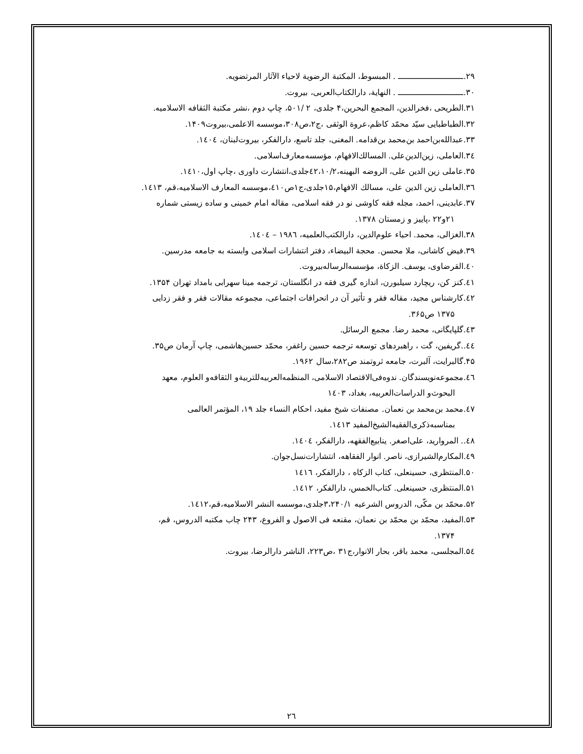۲۹.ــــــــــــــــــــــــــ . المبسوط، المكتبة الرضوية لاحياء الآثار المرتضويه.
۳۰.ــــــــــــــــــــــــــ . النهاية، دارالكتاب‌العربى، بيروت.
۳۱.الطريحى ،فخرالدين، المجمع البحرين،۴ جلدى، ۲ /۵۰۱، چاپ دوم ،نشر مكتبة الثقافه الاسلاميه.
۳۲.الطباطبايى سيّد محمّد كاظم،عروة الوثقى ،ج۲،ص۳۰۸،موسسه الاعلمى،بيروت۱۴۰۹.
۳۳.عبدالله‌بن‌احمد بن‌محمد بن‌قدامه. المغنى، جلد تاسع، دارالفكر، بيروت‌لبنان، ۱٤۰٤.
۳٤.العاملى، زين‌الدين‌على. المسالك‌الافهام، مؤسسه‌معارف‌اسلامى.
۳۵.عاملى زين الدين على، الروضه البهينه،٤۲،۱۰/۲جلدى،انتشارت داورى ،چاپ اول،۱٤۱۰.
۳٦.العاملى زين الدين على، مسالك الافهام،۱۵جلدى،ج۱ص٤۱۰،موسسه المعارف الاسلاميه،قم، ۱٤۱۳.
۳۷.عابدينى، احمد، مجله فقه كاوشى نو در فقه اسلامى، مقاله امام خمينى و ساده زيستى شماره
۲۱و۲۲ ،پاييز و زمستان ۱۳۷۸.
۳۸.الغزالى، محمد. احياء علوم‌الدين، دارالكتب‌العلميه، ۱۹۸٦ – ۱٤۰٤.
۳۹.فيض كاشانى، ملا محسن. محجة البيضاء، دفتر انتشارات اسلامى وابسته به جامعه مدرسين.
٤۰.القرضاوى، يوسف. الزكاة، مؤسسه‌الرساله‌بيروت.
٤۱.كنز كن، ريچارد سيلبورن، اندازه گيرى فقه در انگلستان، ترجمه مينا سهرابى بامداد تهران ۱۳۵۴.
٤۲.كارشناس مجيد، مقاله فقر و تأثير آن در انحرافات اجتماعى، مجموعه مقالات فقر و فقر زدايى
۱۳۷۵ ص۳۶۵.
٤۳.گلپايگانى، محمد رضا. مجمع الرسائل.
٤٤..گريفين، گت ، راهبردهاى توسعه ترجمه حسين راغفر، محمّد حسين‌هاشمى، چاپ آرمان ص۳۵.
۴۵.گالبرايت، آلبرت، جامعه ثروتمند ص۲۸۲،سال ۱۹۶۲.
٤٦.مجموعه‌نويسندگان. ندوه‌فى‌الاقتصاد الاسلامى، المنظمه‌العربيه‌للتربيةو الثقافه‌و العلوم، معهد
البحوث‌و الدراسات‌العربيه، بغداد، ۱٤۰۳
٤۷.محمد بن‌محمد بن نعمان. مصنفات شيخ مفيد، احكام النساء جلد ۱۹، المؤتمر العالمى
بمناسبه‌ذكرى‌الفقيه‌الشيخ‌المفيد ۱٤۱۳.
٤۸.. المرواريد، على‌اصغر. ينابيع‌الفقهه، دارالفكر، ۱٤۰٤.
٤۹.المكارم‌الشيرازى، ناصر. انوار الفقاهه، انتشارات‌نسل‌جوان.
۵۰.المنتظرى، حسينعلى، كتاب الزكاه ، دارالفكر، ۱٤۱٦
۵۱.المنتظرى، حسينعلى. كتاب‌الخمس، دارالفكر، ۱٤۱۲.
۵۲.محمّد بن مكّى، الدروس الشرعيه ۳،۲۴۰/۱جلدى،موسسه النشر الاسلاميه،قم،۱٤۱۲.
۵۳.المفيد، محمّد بن محمّد بن نعمان، مقنعه فى الاصول و الفروع، ۲۴۳ چاب مكتبه الدروس، قم،
۱۳۷۴.
۵٤.المجلسى، محمد باقر، بحار الانوار،ج۳۱ ،ص۲۲۳، الناشر دارالرضا، بيروت.
۲٦